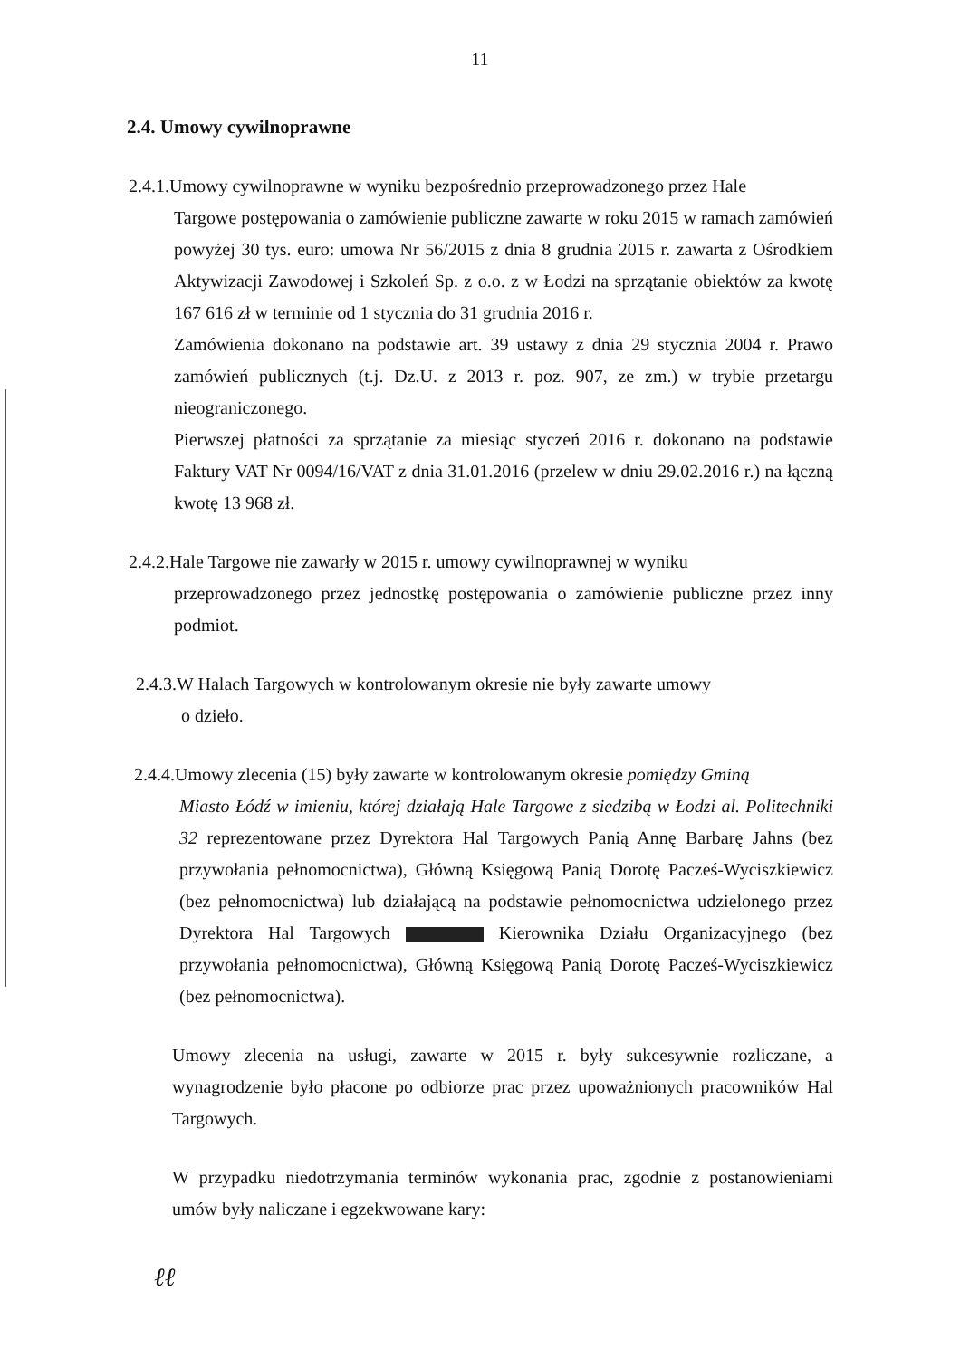11
2.4. Umowy cywilnoprawne
2.4.1.Umowy cywilnoprawne w wyniku bezpośrednio przeprowadzonego przez Hale
Targowe postępowania o zamówienie publiczne zawarte w roku 2015 w ramach zamówień powyżej 30 tys. euro: umowa Nr 56/2015 z dnia 8 grudnia 2015 r. zawarta z Ośrodkiem Aktywizacji Zawodowej i Szkoleń Sp. z o.o. z w Łodzi na sprzątanie obiektów za kwotę 167 616 zł w terminie od 1 stycznia do 31 grudnia 2016 r.
Zamówienia dokonano na podstawie art. 39 ustawy z dnia 29 stycznia 2004 r. Prawo zamówień publicznych (t.j. Dz.U. z 2013 r. poz. 907, ze zm.) w trybie przetargu nieograniczonego.
Pierwszej płatności za sprzątanie za miesiąc styczeń 2016 r. dokonano na podstawie Faktury VAT Nr 0094/16/VAT z dnia 31.01.2016 (przelew w dniu 29.02.2016 r.) na łączną kwotę 13 968 zł.
2.4.2.Hale Targowe nie zawarły w 2015 r. umowy cywilnoprawnej w wyniku
przeprowadzonego przez jednostkę postępowania o zamówienie publiczne przez inny podmiot.
2.4.3.W Halach Targowych w kontrolowanym okresie nie były zawarte umowy
o dzieło.
2.4.4.Umowy zlecenia (15) były zawarte w kontrolowanym okresie pomiędzy Gminą
Miasto Łódź w imieniu, której działają Hale Targowe z siedzibą w Łodzi al. Politechniki 32 reprezentowane przez Dyrektora Hal Targowych Panią Annę Barbarę Jahns (bez przywołania pełnomocnictwa), Główną Księgową Panią Dorotę Pacześ-Wyciszkiewicz (bez pełnomocnictwa) lub działającą na podstawie pełnomocnictwa udzielonego przez Dyrektora Hal Targowych Kierownika Działu Organizacyjnego (bez przywołania pełnomocnictwa), Główną Księgową Panią Dorotę Pacześ-Wyciszkiewicz (bez pełnomocnictwa).
Umowy zlecenia na usługi, zawarte w 2015 r. były sukcesywnie rozliczane, a wynagrodzenie było płacone po odbiorze prac przez upoważnionych pracowników Hal Targowych.
W przypadku niedotrzymania terminów wykonania prac, zgodnie z postanowieniami umów były naliczane i egzekwowane kary:
ℓℓ